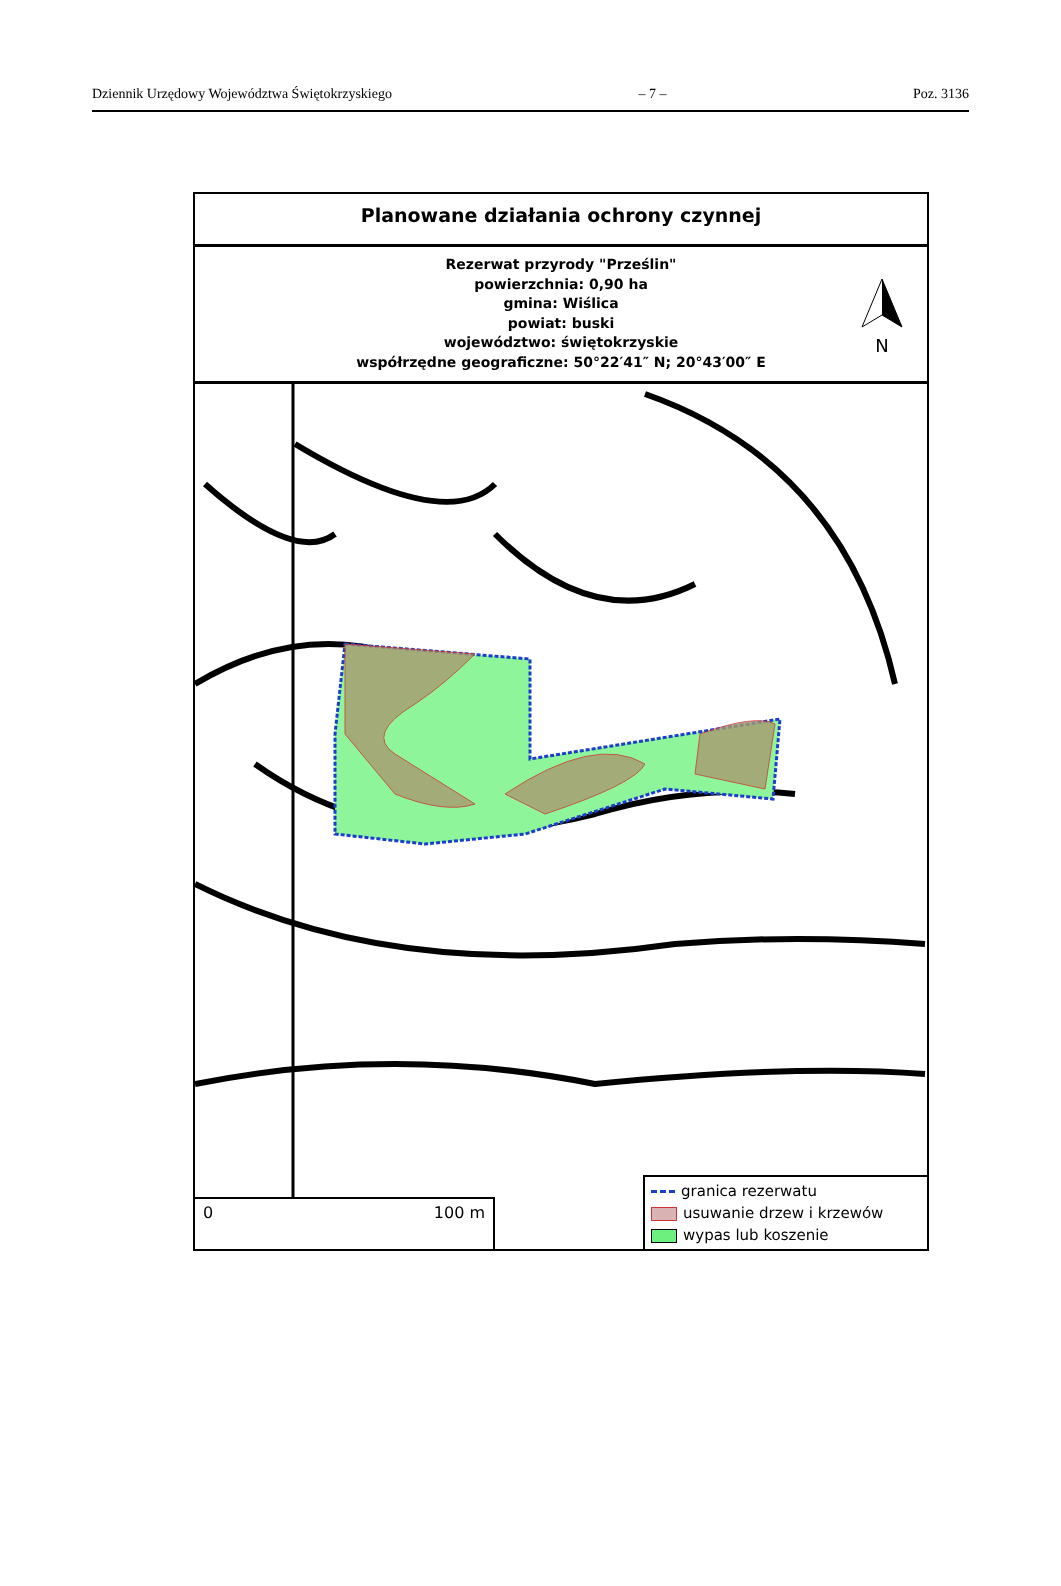Dziennik Urzędowy Województwa Świętokrzyskiego – 7 – Poz. 3136
Planowane działania ochrony czynnej
Rezerwat przyrody "Prześlin"
powierzchnia: 0,90 ha
gmina: Wiślica
powiat: buski
województwo: świętokrzyskie
współrzędne geograficzne: 50°22′41″ N; 20°43′00″ E
N
0 100 m
granica rezerwatu
usuwanie drzew i krzewów
wypas lub koszenie